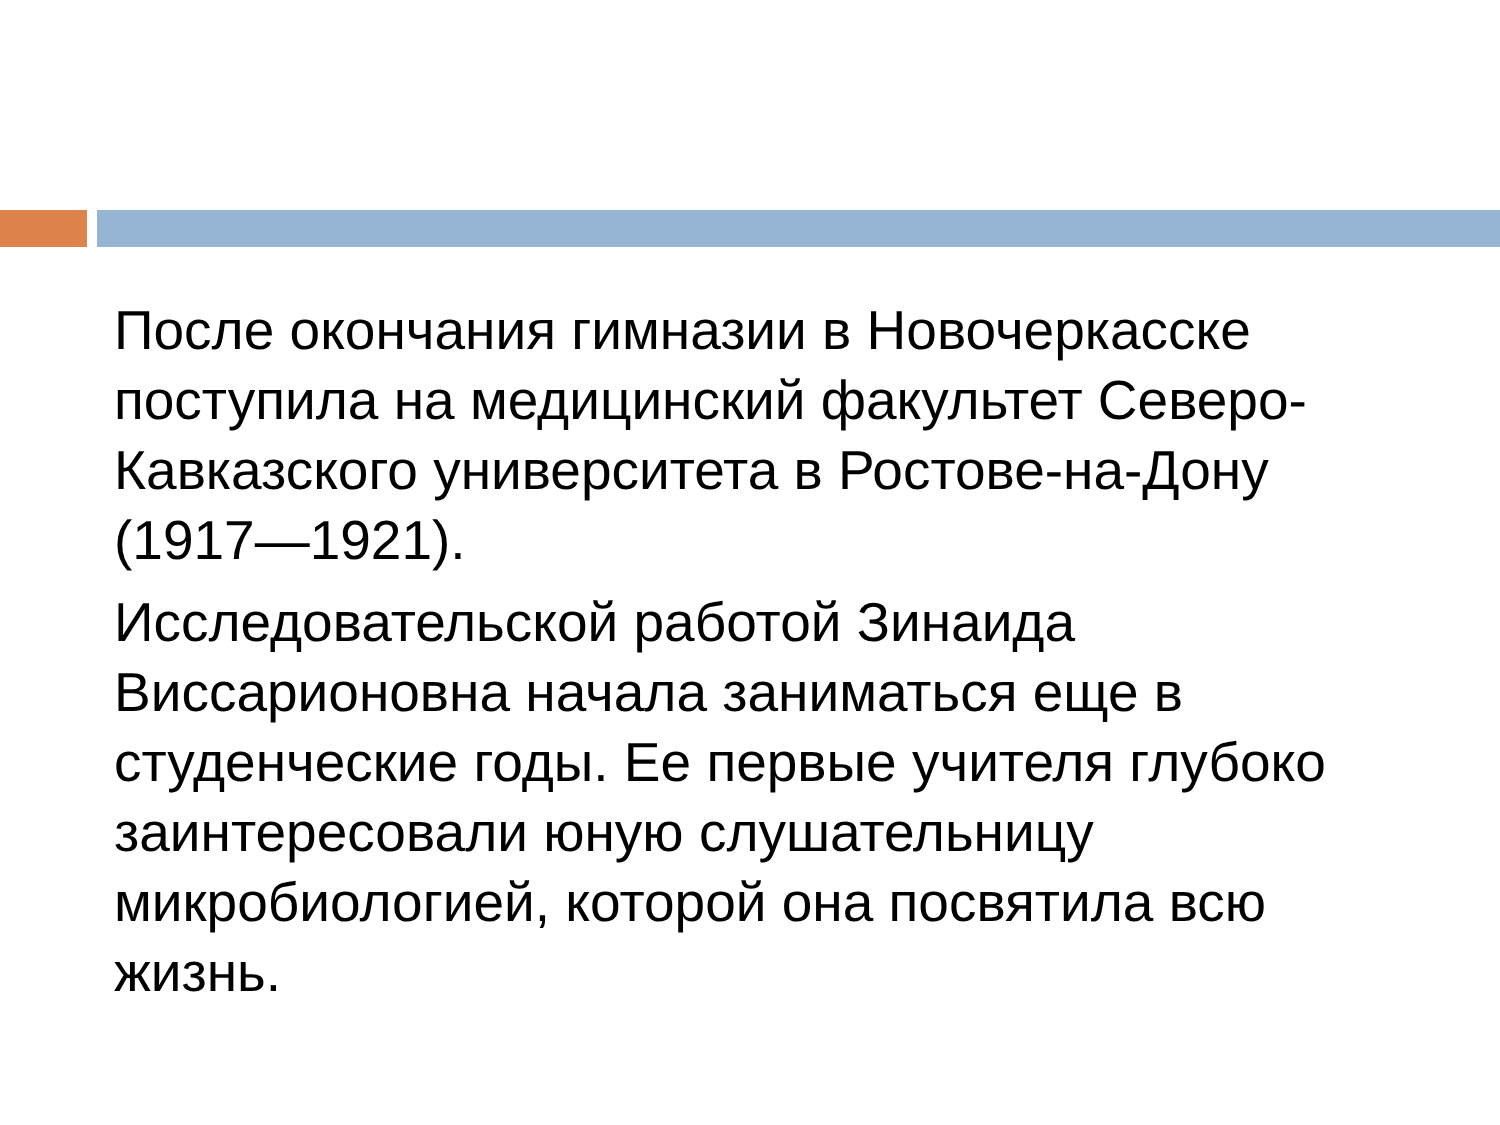После окончания гимназии в Новочеркасске поступила на медицинский факультет Северо-Кавказского университета в Ростове-на-Дону (1917—1921).
Исследовательской работой Зинаида Виссарионовна начала заниматься еще в студенческие годы. Ее первые учителя глубоко заинтересовали юную слушательницу микробиологией, которой она посвятила всю жизнь.